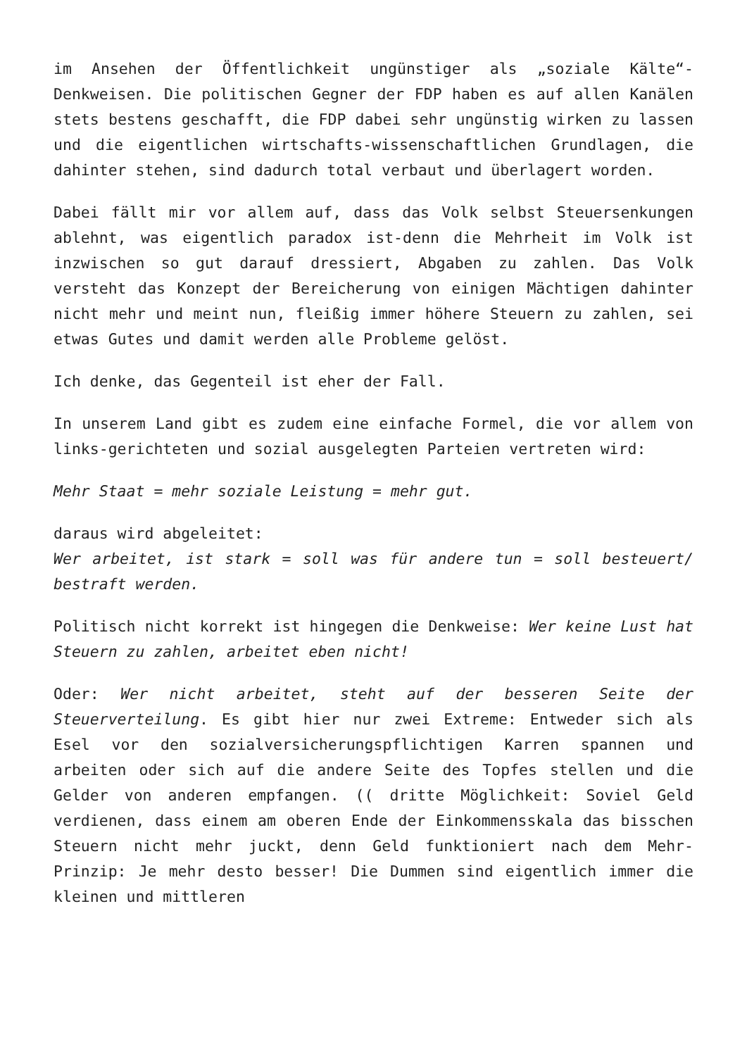im Ansehen der Öffentlichkeit ungünstiger als „soziale Kälte“-Denkweisen. Die politischen Gegner der FDP haben es auf allen Kanälen stets bestens geschafft, die FDP dabei sehr ungünstig wirken zu lassen und die eigentlichen wirtschafts-wissenschaftlichen Grundlagen, die dahinter stehen, sind dadurch total verbaut und überlagert worden.
Dabei fällt mir vor allem auf, dass das Volk selbst Steuersenkungen ablehnt, was eigentlich paradox ist-denn die Mehrheit im Volk ist inzwischen so gut darauf dressiert, Abgaben zu zahlen. Das Volk versteht das Konzept der Bereicherung von einigen Mächtigen dahinter nicht mehr und meint nun, fleißig immer höhere Steuern zu zahlen, sei etwas Gutes und damit werden alle Probleme gelöst.
Ich denke, das Gegenteil ist eher der Fall.
In unserem Land gibt es zudem eine einfache Formel, die vor allem von links-gerichteten und sozial ausgelegten Parteien vertreten wird:
Mehr Staat = mehr soziale Leistung = mehr gut.
daraus wird abgeleitet:
Wer arbeitet, ist stark = soll was für andere tun = soll besteuert/ bestraft werden.
Politisch nicht korrekt ist hingegen die Denkweise: Wer keine Lust hat Steuern zu zahlen, arbeitet eben nicht!
Oder: Wer nicht arbeitet, steht auf der besseren Seite der Steuerverteilung. Es gibt hier nur zwei Extreme: Entweder sich als Esel vor den sozialversicherungspflichtigen Karren spannen und arbeiten oder sich auf die andere Seite des Topfes stellen und die Gelder von anderen empfangen. (( dritte Möglichkeit: Soviel Geld verdienen, dass einem am oberen Ende der Einkommensskala das bisschen Steuern nicht mehr juckt, denn Geld funktioniert nach dem Mehr-Prinzip: Je mehr desto besser! Die Dummen sind eigentlich immer die kleinen und mittleren